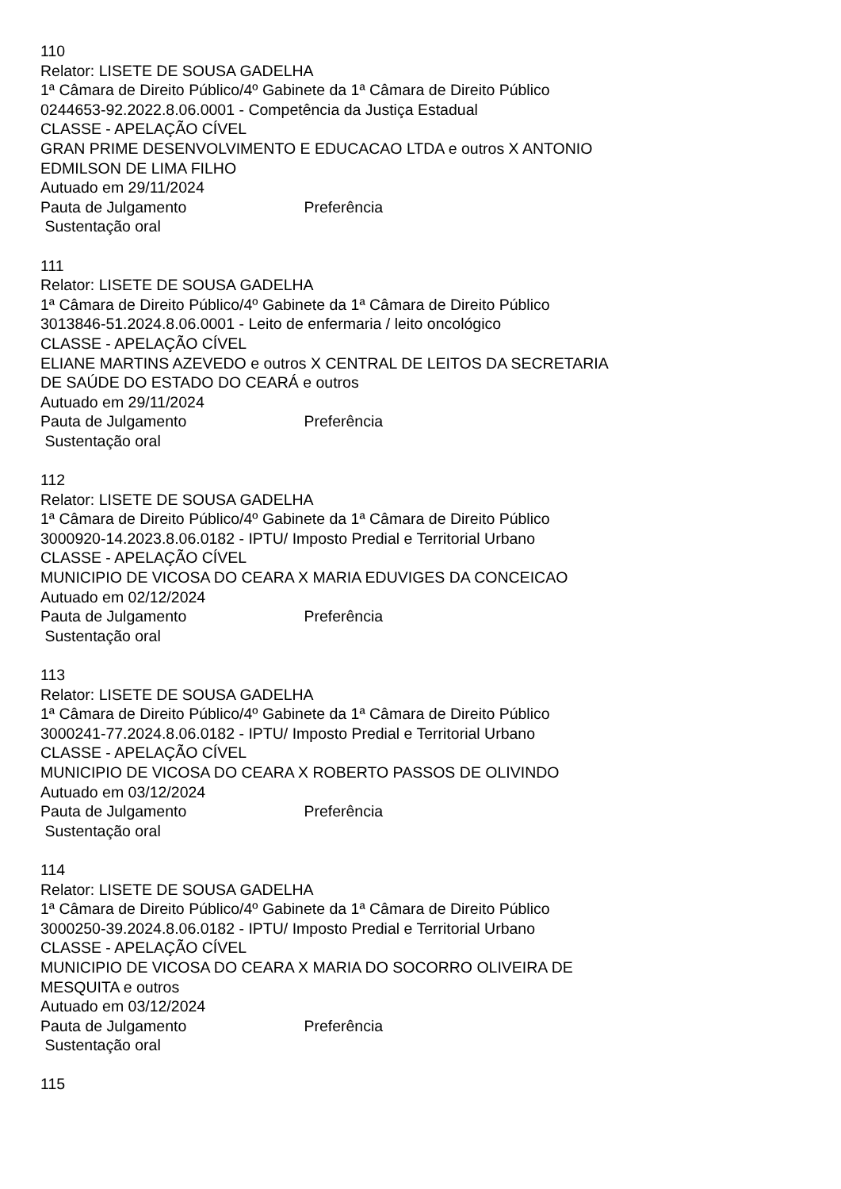110
Relator: LISETE DE SOUSA GADELHA
1ª Câmara de Direito Público/4º Gabinete da 1ª Câmara de Direito Público
0244653-92.2022.8.06.0001 - Competência da Justiça Estadual
CLASSE - APELAÇÃO CÍVEL
GRAN PRIME DESENVOLVIMENTO E EDUCACAO LTDA e outros X ANTONIO
EDMILSON DE LIMA FILHO
Autuado em 29/11/2024
Pauta de Julgamento Preferência
Sustentação oral
111
Relator: LISETE DE SOUSA GADELHA
1ª Câmara de Direito Público/4º Gabinete da 1ª Câmara de Direito Público
3013846-51.2024.8.06.0001 - Leito de enfermaria / leito oncológico
CLASSE - APELAÇÃO CÍVEL
ELIANE MARTINS AZEVEDO e outros X CENTRAL DE LEITOS DA SECRETARIA
DE SAÚDE DO ESTADO DO CEARÁ e outros
Autuado em 29/11/2024
Pauta de Julgamento Preferência
Sustentação oral
112
Relator: LISETE DE SOUSA GADELHA
1ª Câmara de Direito Público/4º Gabinete da 1ª Câmara de Direito Público
3000920-14.2023.8.06.0182 - IPTU/ Imposto Predial e Territorial Urbano
CLASSE - APELAÇÃO CÍVEL
MUNICIPIO DE VICOSA DO CEARA X MARIA EDUVIGES DA CONCEICAO
Autuado em 02/12/2024
Pauta de Julgamento Preferência
Sustentação oral
113
Relator: LISETE DE SOUSA GADELHA
1ª Câmara de Direito Público/4º Gabinete da 1ª Câmara de Direito Público
3000241-77.2024.8.06.0182 - IPTU/ Imposto Predial e Territorial Urbano
CLASSE - APELAÇÃO CÍVEL
MUNICIPIO DE VICOSA DO CEARA X ROBERTO PASSOS DE OLIVINDO
Autuado em 03/12/2024
Pauta de Julgamento Preferência
Sustentação oral
114
Relator: LISETE DE SOUSA GADELHA
1ª Câmara de Direito Público/4º Gabinete da 1ª Câmara de Direito Público
3000250-39.2024.8.06.0182 - IPTU/ Imposto Predial e Territorial Urbano
CLASSE - APELAÇÃO CÍVEL
MUNICIPIO DE VICOSA DO CEARA X MARIA DO SOCORRO OLIVEIRA DE
MESQUITA e outros
Autuado em 03/12/2024
Pauta de Julgamento Preferência
Sustentação oral
115